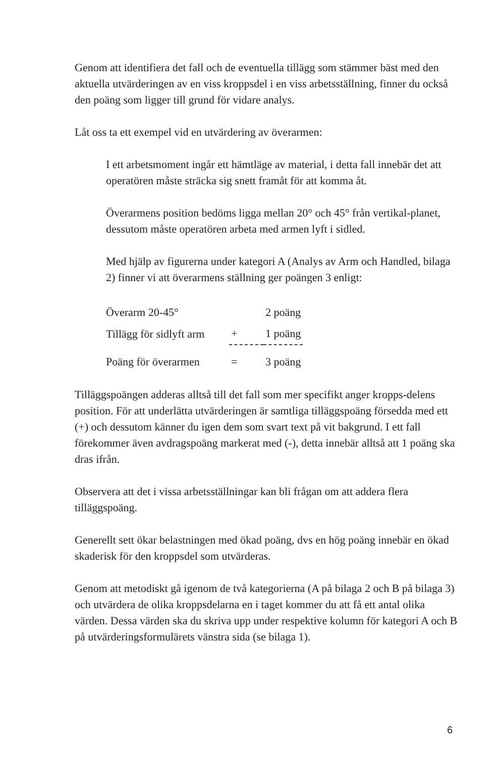Genom att identifiera det fall och de eventuella tillägg som stämmer bäst med den aktuella utvärderingen av en viss kroppsdel i en viss arbetsställning, finner du också den poäng som ligger till grund för vidare analys.
Låt oss ta ett exempel vid en utvärdering av överarmen:
I ett arbetsmoment ingår ett hämtläge av material, i detta fall innebär det att operatören måste sträcka sig snett framåt för att komma åt.
Överarmens position bedöms ligga mellan 20° och 45° från vertikal-planet, dessutom måste operatören arbeta med armen lyft i sidled.
Med hjälp av figurerna under kategori A (Analys av Arm och Handled, bilaga 2) finner vi att överarmens ställning ger poängen 3 enligt:
| Överarm 20-45° | | 2 poäng |
| Tillägg för sidlyft arm | + | 1 poäng |
| Poäng för överarmen | = | 3 poäng |
Tilläggspoängen adderas alltså till det fall som mer specifikt anger kropps-delens position. För att underlätta utvärderingen är samtliga tilläggspoäng försedda med ett (+) och dessutom känner du igen dem som svart text på vit bakgrund. I ett fall förekommer även avdragspoäng markerat med (-), detta innebär alltså att 1 poäng ska dras ifrån.
Observera att det i vissa arbetsställningar kan bli frågan om att addera flera tilläggspoäng.
Generellt sett ökar belastningen med ökad poäng, dvs en hög poäng innebär en ökad skaderisk för den kroppsdel som utvärderas.
Genom att metodiskt gå igenom de två kategorierna (A på bilaga 2 och B på bilaga 3) och utvärdera de olika kroppsdelarna en i taget kommer du att få ett antal olika värden. Dessa värden ska du skriva upp under respektive kolumn för kategori A och B på utvärderingsformulärets vänstra sida (se bilaga 1).
6